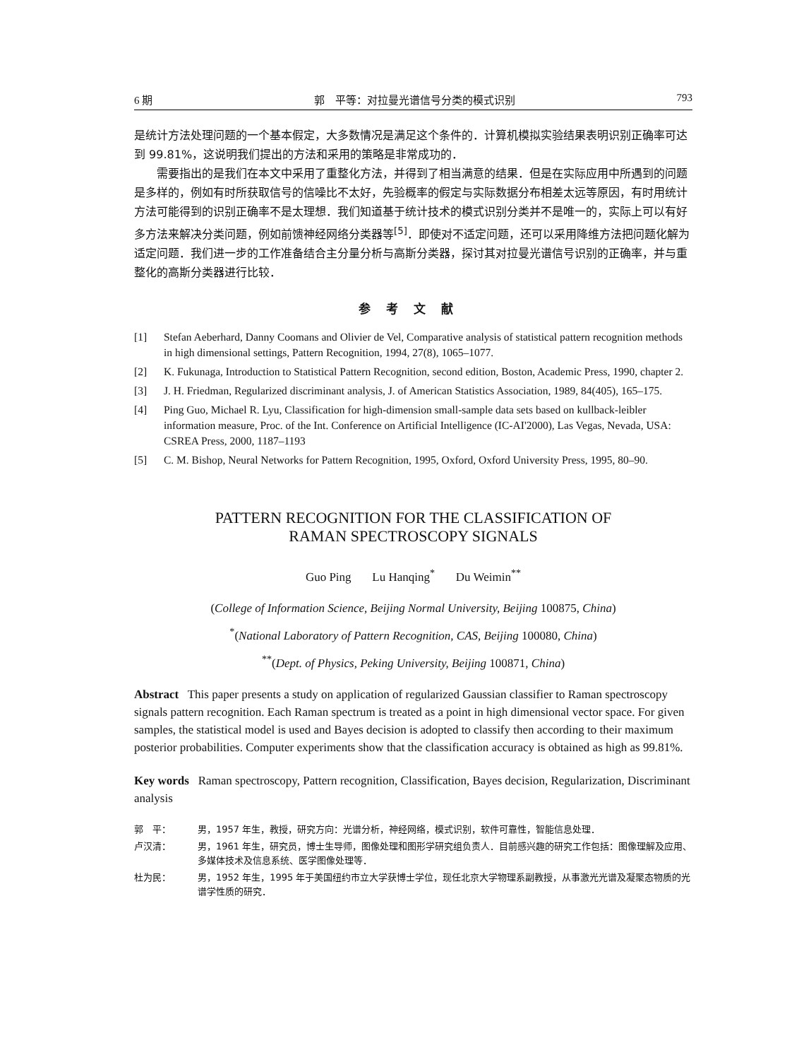6 期 郭　平等：对拉曼光谱信号分类的模式识别 793
是统计方法处理问题的一个基本假定，大多数情况是满足这个条件的．计算机模拟实验结果表明识别正确率可达到 99.81%，这说明我们提出的方法和采用的策略是非常成功的．
需要指出的是我们在本文中采用了重整化方法，并得到了相当满意的结果．但是在实际应用中所遇到的问题是多样的，例如有时所获取信号的信噪比不太好，先验概率的假定与实际数据分布相差太远等原因，有时用统计方法可能得到的识别正确率不是太理想．我们知道基于统计技术的模式识别分类并不是唯一的，实际上可以有好多方法来解决分类问题，例如前馈神经网络分类器等<sup>[5]</sup>．即使对不适定问题，还可以采用降维方法把问题化解为适定问题．我们进一步的工作准备结合主分量分析与高斯分类器，探讨其对拉曼光谱信号识别的正确率，并与重整化的高斯分类器进行比较．
参考文献
[1] Stefan Aeberhard, Danny Coomans and Olivier de Vel, Comparative analysis of statistical pattern recognition methods in high dimensional settings, Pattern Recognition, 1994, 27(8), 1065–1077.
[2] K. Fukunaga, Introduction to Statistical Pattern Recognition, second edition, Boston, Academic Press, 1990, chapter 2.
[3] J. H. Friedman, Regularized discriminant analysis, J. of American Statistics Association, 1989, 84(405), 165–175.
[4] Ping Guo, Michael R. Lyu, Classification for high-dimension small-sample data sets based on kullback-leibler information measure, Proc. of the Int. Conference on Artificial Intelligence (IC-AI'2000), Las Vegas, Nevada, USA: CSREA Press, 2000, 1187–1193
[5] C. M. Bishop, Neural Networks for Pattern Recognition, 1995, Oxford, Oxford University Press, 1995, 80–90.
PATTERN RECOGNITION FOR THE CLASSIFICATION OF
RAMAN SPECTROSCOPY SIGNALS
Guo Ping Lu Hanqing<sup>*</sup> Du Weimin<sup>**</sup>
(College of Information Science, Beijing Normal University, Beijing 100875, China)
<sup>*</sup> (National Laboratory of Pattern Recognition, CAS, Beijing 100080, China)
<sup>**</sup> (Dept. of Physics, Peking University, Beijing 100871, China)
Abstract This paper presents a study on application of regularized Gaussian classifier to Raman spectroscopy signals pattern recognition. Each Raman spectrum is treated as a point in high dimensional vector space. For given samples, the statistical model is used and Bayes decision is adopted to classify then according to their maximum posterior probabilities. Computer experiments show that the classification accuracy is obtained as high as 99.81%.
Key words Raman spectroscopy, Pattern recognition, Classification, Bayes decision, Regularization, Discriminant analysis
郭　平： 男，1957 年生，教授，研究方向：光谱分析，神经网络，模式识别，软件可靠性，智能信息处理．
卢汉清： 男，1961 年生，研究员，博士生导师，图像处理和图形学研究组负责人．目前感兴趣的研究工作包括：图像理解及应用、多媒体技术及信息系统、医学图像处理等．
杜为民： 男，1952 年生，1995 年于美国纽约市立大学获博士学位，现任北京大学物理系副教授，从事激光光谱及凝聚态物质的光谱学性质的研究．